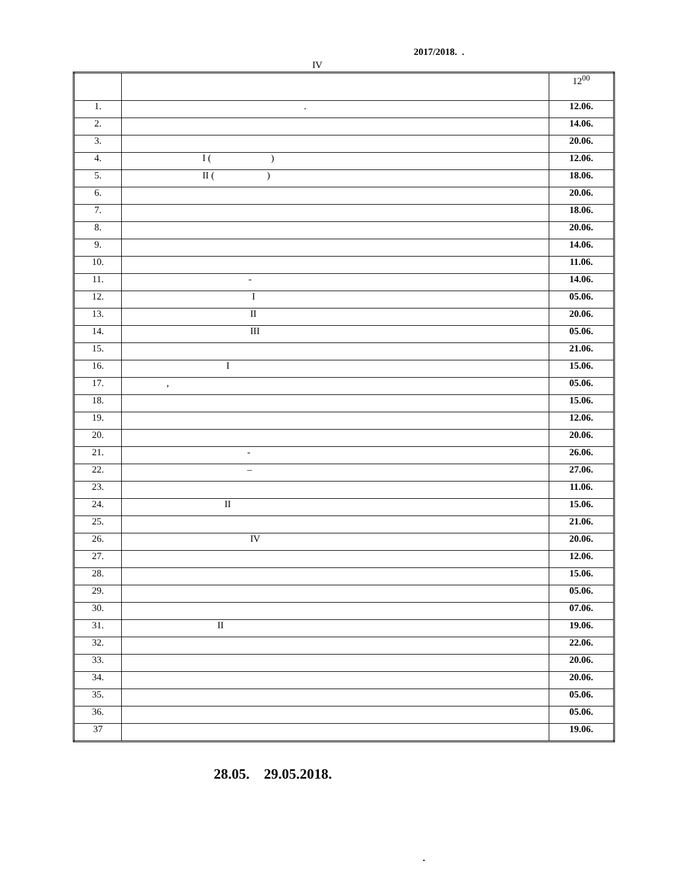2017/2018. .
IV
| | | 12<sup>00</sup> |
| --- | --- | --- |
| 1. | . | 12.06. |
| 2. | | 14.06. |
| 3. | | 20.06. |
| 4. | I ( ) | 12.06. |
| 5. | II ( ) | 18.06. |
| 6. | | 20.06. |
| 7. | | 18.06. |
| 8. | | 20.06. |
| 9. | | 14.06. |
| 10. | | 11.06. |
| 11. | - | 14.06. |
| 12. | I | 05.06. |
| 13. | II | 20.06. |
| 14. | III | 05.06. |
| 15. | | 21.06. |
| 16. | I | 15.06. |
| 17. | , | 05.06. |
| 18. | | 15.06. |
| 19. | | 12.06. |
| 20. | | 20.06. |
| 21. | - | 26.06. |
| 22. | – | 27.06. |
| 23. | | 11.06. |
| 24. | II | 15.06. |
| 25. | | 21.06. |
| 26. | IV | 20.06. |
| 27. | | 12.06. |
| 28. | | 15.06. |
| 29. | | 05.06. |
| 30. | | 07.06. |
| 31. | II | 19.06. |
| 32. | | 22.06. |
| 33. | | 20.06. |
| 34. | | 20.06. |
| 35. | | 05.06. |
| 36. | | 05.06. |
| 37 | | 19.06. |
28.05. 29.05.2018.
.